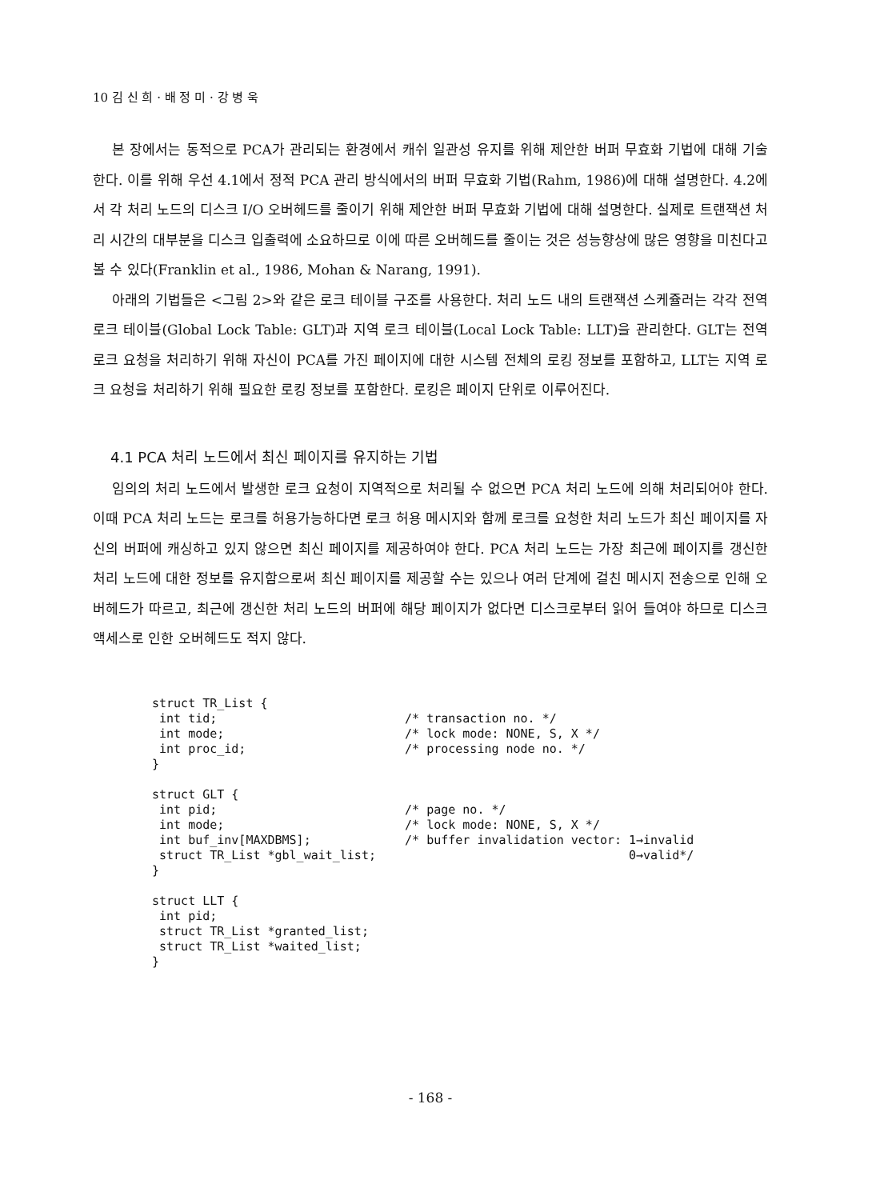10 김 신 희 · 배 정 미 · 강 병 욱
본 장에서는 동적으로 PCA가 관리되는 환경에서 캐쉬 일관성 유지를 위해 제안한 버퍼 무효화 기법에 대해 기술한다. 이를 위해 우선 4.1에서 정적 PCA 관리 방식에서의 버퍼 무효화 기법(Rahm, 1986)에 대해 설명한다. 4.2에서 각 처리 노드의 디스크 I/O 오버헤드를 줄이기 위해 제안한 버퍼 무효화 기법에 대해 설명한다. 실제로 트랜잭션 처리 시간의 대부분을 디스크 입출력에 소요하므로 이에 따른 오버헤드를 줄이는 것은 성능향상에 많은 영향을 미친다고 볼 수 있다(Franklin et al., 1986, Mohan & Narang, 1991).
아래의 기법들은 <그림 2>와 같은 로크 테이블 구조를 사용한다. 처리 노드 내의 트랜잭션 스케쥴러는 각각 전역 로크 테이블(Global Lock Table: GLT)과 지역 로크 테이블(Local Lock Table: LLT)을 관리한다. GLT는 전역 로크 요청을 처리하기 위해 자신이 PCA를 가진 페이지에 대한 시스템 전체의 로킹 정보를 포함하고, LLT는 지역 로크 요청을 처리하기 위해 필요한 로킹 정보를 포함한다. 로킹은 페이지 단위로 이루어진다.
4.1 PCA 처리 노드에서 최신 페이지를 유지하는 기법
임의의 처리 노드에서 발생한 로크 요청이 지역적으로 처리될 수 없으면 PCA 처리 노드에 의해 처리되어야 한다. 이때 PCA 처리 노드는 로크를 허용가능하다면 로크 허용 메시지와 함께 로크를 요청한 처리 노드가 최신 페이지를 자신의 버퍼에 캐싱하고 있지 않으면 최신 페이지를 제공하여야 한다. PCA 처리 노드는 가장 최근에 페이지를 갱신한 처리 노드에 대한 정보를 유지함으로써 최신 페이지를 제공할 수는 있으나 여러 단계에 걸친 메시지 전송으로 인해 오버헤드가 따르고, 최근에 갱신한 처리 노드의 버퍼에 해당 페이지가 없다면 디스크로부터 읽어 들여야 하므로 디스크 액세스로 인한 오버헤드도 적지 않다.
struct TR_List {
 int tid;                          /* transaction no. */
 int mode;                         /* lock mode: NONE, S, X */
 int proc_id;                      /* processing node no. */
}

struct GLT {
 int pid;                          /* page no. */
 int mode;                         /* lock mode: NONE, S, X */
 int buf_inv[MAXDBMS];             /* buffer invalidation vector: 1→invalid
 struct TR_List *gbl_wait_list;                                   0→valid*/
}

struct LLT {
 int pid;
 struct TR_List *granted_list;
 struct TR_List *waited_list;
}
- 168 -